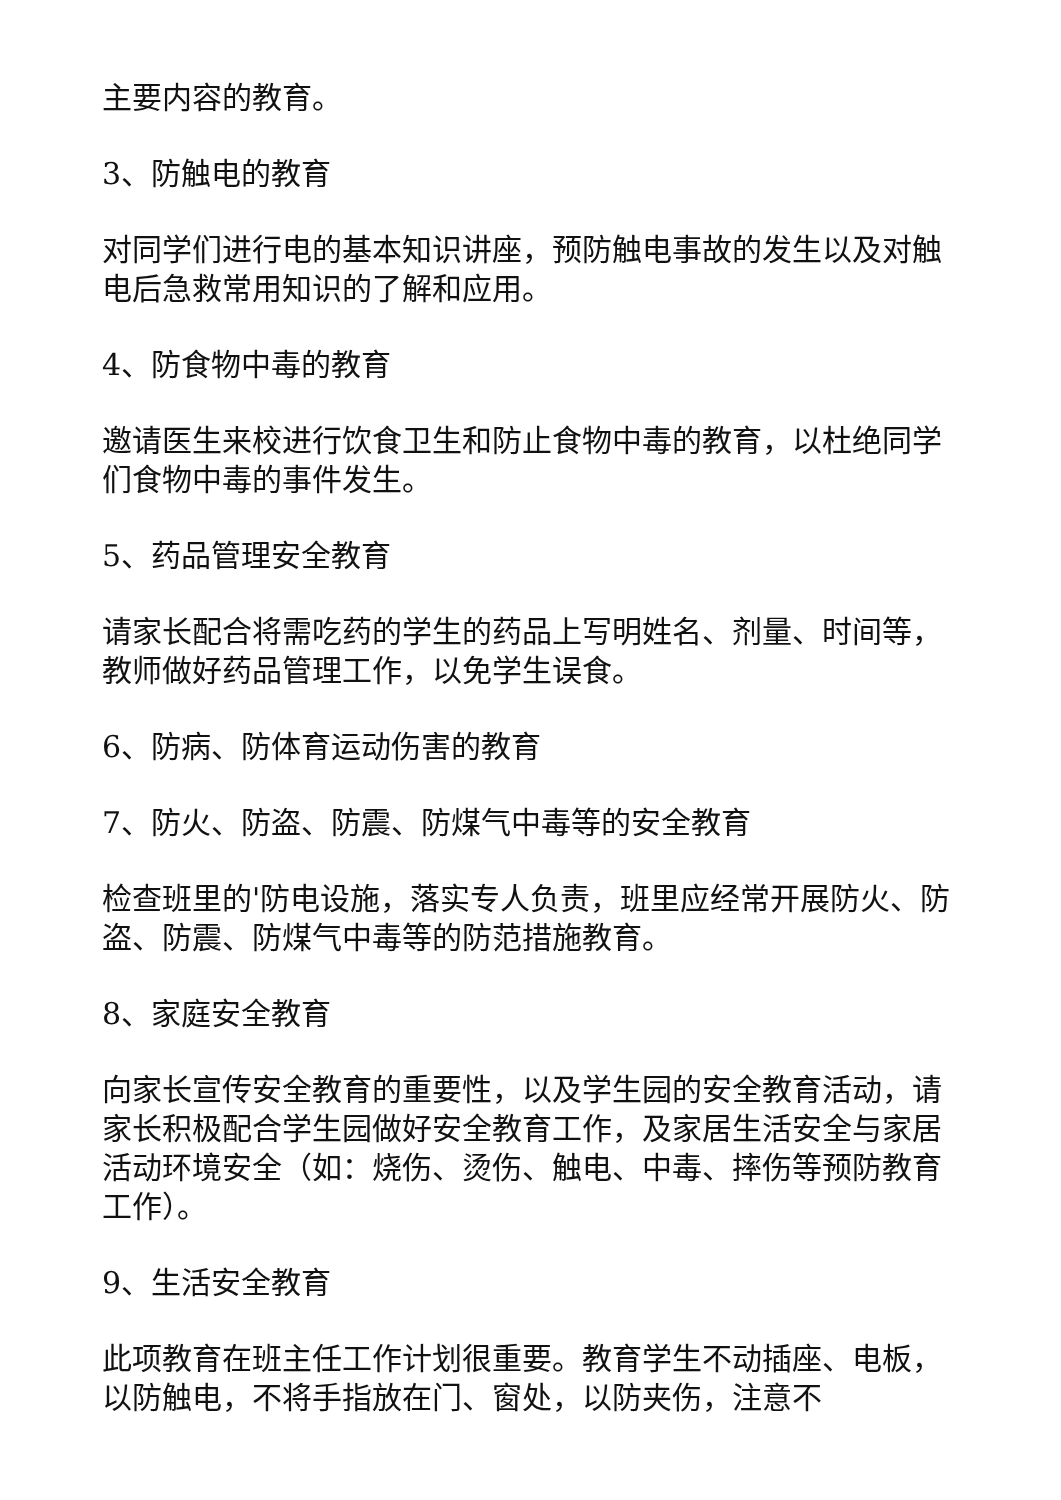主要内容的教育。
3、防触电的教育
对同学们进行电的基本知识讲座，预防触电事故的发生以及对触电后急救常用知识的了解和应用。
4、防食物中毒的教育
邀请医生来校进行饮食卫生和防止食物中毒的教育，以杜绝同学们食物中毒的事件发生。
5、药品管理安全教育
请家长配合将需吃药的学生的药品上写明姓名、剂量、时间等，教师做好药品管理工作，以免学生误食。
6、防病、防体育运动伤害的教育
7、防火、防盗、防震、防煤气中毒等的安全教育
检查班里的'防电设施，落实专人负责，班里应经常开展防火、防盗、防震、防煤气中毒等的防范措施教育。
8、家庭安全教育
向家长宣传安全教育的重要性，以及学生园的安全教育活动，请家长积极配合学生园做好安全教育工作，及家居生活安全与家居活动环境安全（如：烧伤、烫伤、触电、中毒、摔伤等预防教育工作）。
9、生活安全教育
此项教育在班主任工作计划很重要。教育学生不动插座、电板，以防触电，不将手指放在门、窗处，以防夹伤，注意不